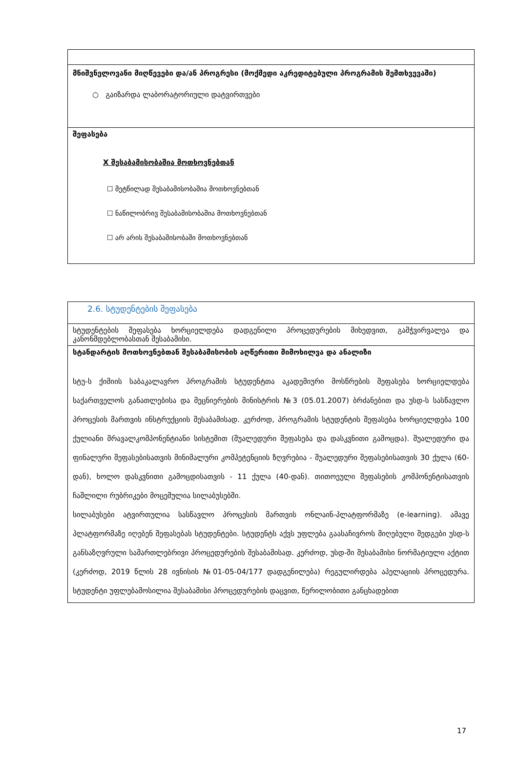| მნიშვნელოვანი მიღწევები და/ან პროგრესი (მოქმედი აკრედიტებული პროგრამის შემთხვევაში) ○ გაიზარდა ლაბორატორიული დატვირთვები |
| შეფასება X შესაბამისობაშია მოთხოვნებთან ☐ მეტწილად შესაბამისობაშია მოთხოვნებთან ☐ ნაწილობრივ შესაბამისობაშია მოთხოვნებთან ☐ არ არის შესაბამისობაში მოთხოვნებთან |
| 2.6. სტუდენტების შეფასება |
| სტუდენტების შეფასება ხორციელდება დადგენილი პროცედურების მიხედვით, გამჭვირვალეა და კანონმდებლობასთან შესაბამისი. |
| სტანდარტის მოთხოვნებთან შესაბამისობის აღწერითი მიმოხილვა და ანალიზი სტუ-ს ქიმიის საბაკალავრო პროგრამის სტუდენტთა აკადემიური მოსწრების შეფასება ხორციელდება საქართველოს განათლებისა და მეცნიერების მინისტრის №3 (05.01.2007) ბრძანებით და უსდ-ს სასწავლო პროცესის მართვის ინსტრუქციის შესაბამისად. კერძოდ, პროგრამის სტუდენტის შეფასება ხორციელდება 100 ქულიანი მრავალკომპონენტიანი სისტემით (შუალედური შეფასება და დასკვნითი გამოცდა). შუალედური და ფინალური შეფასებისათვის მინიმალური კომპეტენციის ზღვრებია - შუალედური შეფასებისათვის 30 ქულა (60-დან), ხოლო დასკვნითი გამოცდისათვის - 11 ქულა (40-დან). თითოეული შეფასების კომპონენტისათვის ჩაშლილი რუბრიკები მოცემულია სილაბუსებში. სილაბუსები ატვირთულია სასწავლო პროცესის მართვის ონლაინ-პლატფორმაზე (e-learning). ამავე პლატფორმაზე იღებენ შეფასებას სტუდენტები. სტუდენტს აქვს უფლება გაასაჩივროს მიღებული შედგები უსდ-ს განსაზღვრული სამართლებრივი პროცედურების შესაბამისად. კერძოდ, უსდ-ში შესაბამისი ნორმატიული აქტით (კერძოდ, 2019 წლის 28 ივნისის №01-05-04/177 დადგენილება) რეგულირდება აპელაციის პროცედურა. სტუდენტი უფლებამოსილია შესაბამისი პროცედურების დაცვით, წერილობითი განცხადებით |
17